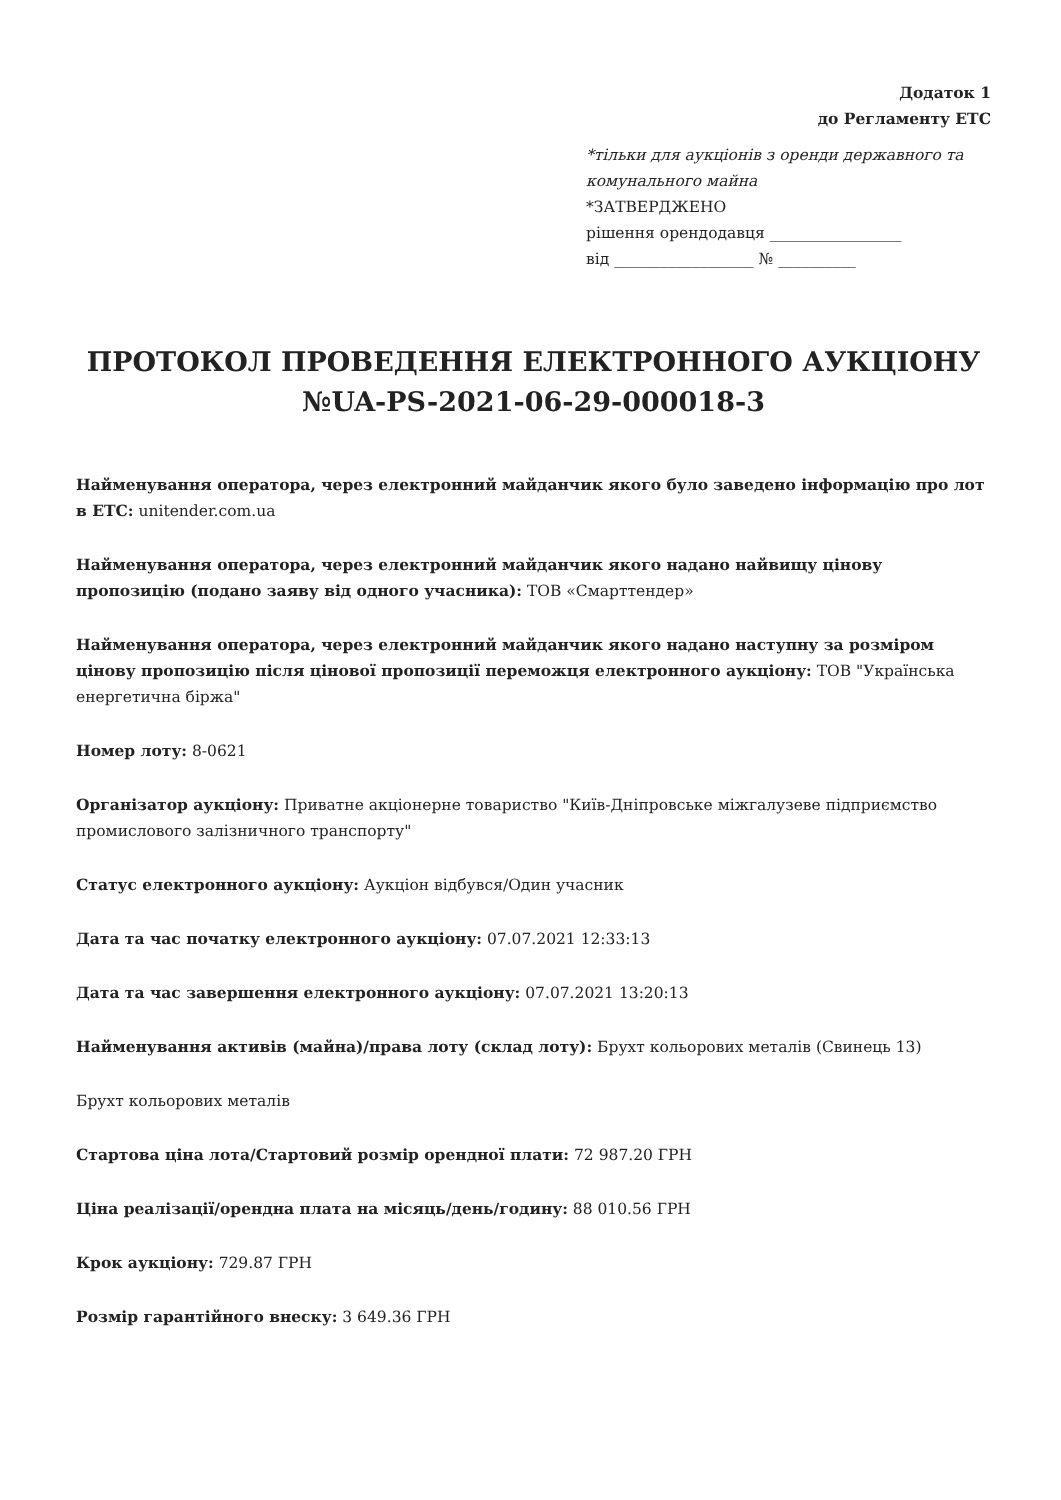Додаток 1
до Регламенту ЕТС
*тільки для аукціонів з оренди державного та комунального майна
*ЗАТВЕРДЖЕНО
рішення орендодавця _________________
від __________________ № __________
ПРОТОКОЛ ПРОВЕДЕННЯ ЕЛЕКТРОННОГО АУКЦІОНУ №UA-PS-2021-06-29-000018-3
Найменування оператора, через електронний майданчик якого було заведено інформацію про лот в ЕТС: unitender.com.ua
Найменування оператора, через електронний майданчик якого надано найвищу цінову пропозицію (подано заяву від одного учасника): ТОВ «Смарттендер»
Найменування оператора, через електронний майданчик якого надано наступну за розміром цінову пропозицію після цінової пропозиції переможця електронного аукціону: ТОВ "Українська енергетична біржа"
Номер лоту: 8-0621
Організатор аукціону: Приватне акціонерне товариство "Київ-Дніпровське міжгалузеве підприємство промислового залізничного транспорту"
Статус електронного аукціону: Аукціон відбувся/Один учасник
Дата та час початку електронного аукціону: 07.07.2021 12:33:13
Дата та час завершення електронного аукціону: 07.07.2021 13:20:13
Найменування активів (майна)/права лоту (склад лоту): Брухт кольорових металів (Свинець 13)
Брухт кольорових металів
Стартова ціна лота/Стартовий розмір орендної плати: 72 987.20 ГРН
Ціна реалізації/орендна плата на місяць/день/годину: 88 010.56 ГРН
Крок аукціону: 729.87 ГРН
Розмір гарантійного внеску: 3 649.36 ГРН